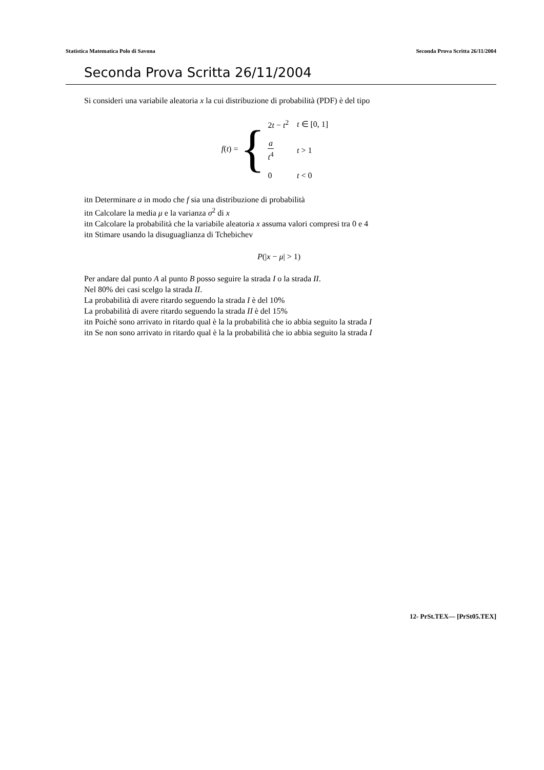Statistica Matematica Polo di Savona Seconda Prova Scritta 26/11/2004
Seconda Prova Scritta 26/11/2004
Si consideri una variabile aleatoria x la cui distribuzione di probabilità (PDF) è del tipo
f(t) = {
| 2 t − t<sup>2</sup> | t ∈ [0, 1] |
| a t<sup>4</sup> | t > 1 |
| 0 | t < 0 |
itn Determinare a in modo che f sia una distribuzione di probabilità
itn Calcolare la media μ e la varianza σ<sup>2</sup> di x
itn Calcolare la probabilità che la variabile aleatoria x assuma valori compresi tra 0 e 4
itn Stimare usando la disuguaglianza di Tchebichev
P(|x − μ| > 1)
Per andare dal punto A al punto B posso seguire la strada I o la strada II.
Nel 80% dei casi scelgo la strada II.
La probabilità di avere ritardo seguendo la strada I è del 10%
La probabilità di avere ritardo seguendo la strada II è del 15%
itn Poichè sono arrivato in ritardo qual è la la probabilità che io abbia seguito la strada I
itn Se non sono arrivato in ritardo qual è la la probabilità che io abbia seguito la strada I
12- PrSt.TEX— [PrSt05.TEX]